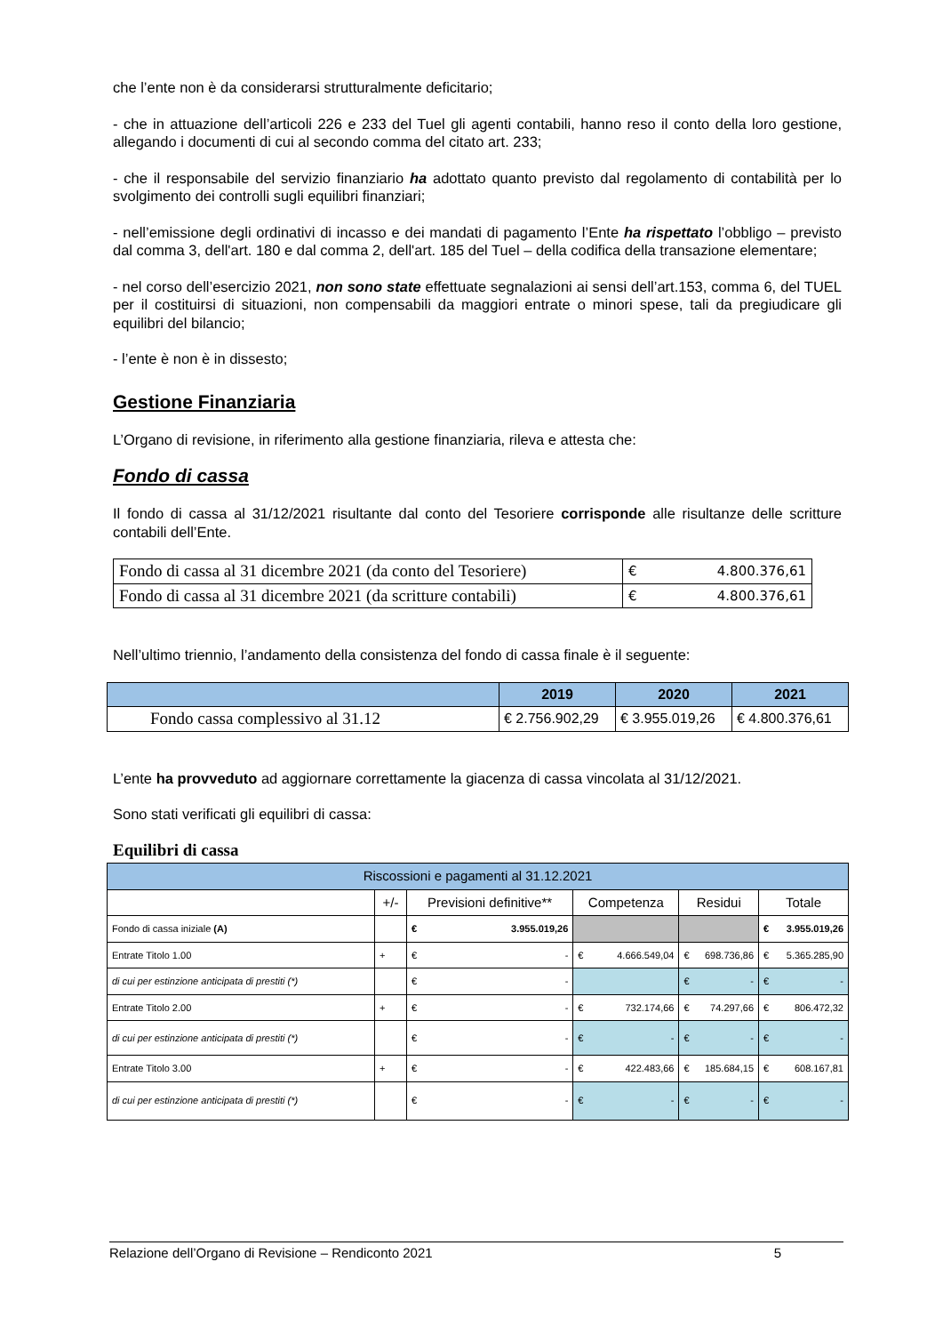che l’ente non è da considerarsi strutturalmente deficitario;
- che in attuazione dell’articoli 226 e 233 del Tuel gli agenti contabili, hanno reso il conto della loro gestione, allegando i documenti di cui al secondo comma del citato art. 233;
- che il responsabile del servizio finanziario ha adottato quanto previsto dal regolamento di contabilità per lo svolgimento dei controlli sugli equilibri finanziari;
- nell’emissione degli ordinativi di incasso e dei mandati di pagamento l’Ente ha rispettato l’obbligo – previsto dal comma 3, dell'art. 180 e dal comma 2, dell'art. 185 del Tuel – della codifica della transazione elementare;
- nel corso dell’esercizio 2021, non sono state effettuate segnalazioni ai sensi dell’art.153, comma 6, del TUEL per il costituirsi di situazioni, non compensabili da maggiori entrate o minori spese, tali da pregiudicare gli equilibri del bilancio;
- l’ente è non è in dissesto;
Gestione Finanziaria
L’Organo di revisione, in riferimento alla gestione finanziaria, rileva e attesta che:
Fondo di cassa
Il fondo di cassa al 31/12/2021 risultante dal conto del Tesoriere corrisponde alle risultanze delle scritture contabili dell’Ente.
| Fondo di cassa al 31 dicembre 2021 (da conto del Tesoriere) | € 4.800.376,61 |
| Fondo di cassa al 31 dicembre 2021 (da scritture contabili) | € 4.800.376,61 |
Nell’ultimo triennio, l’andamento della consistenza del fondo di cassa finale è il seguente:
| | 2019 | 2020 | 2021 |
| --- | --- | --- | --- |
| Fondo cassa complessivo al 31.12 | € 2.756.902,29 | € 3.955.019,26 | € 4.800.376,61 |
L’ente ha provveduto ad aggiornare correttamente la giacenza di cassa vincolata al 31/12/2021.
Sono stati verificati gli equilibri di cassa:
Equilibri di cassa
| Riscossioni e pagamenti al 31.12.2021 | | | | | |
| --- | --- | --- | --- | --- | --- |
| | +/- | Previsioni definitive** | Competenza | Residui | Totale |
| Fondo di cassa iniziale (A) | | € 3.955.019,26 | | | € 3.955.019,26 |
| Entrate Titolo 1.00 | + | € - | € 4.666.549,04 | € 698.736,86 | € 5.365.285,90 |
| di cui per estinzione anticipata di prestiti (*) | | € - | | € - | € - |
| Entrate Titolo 2.00 | + | € - | € 732.174,66 | € 74.297,66 | € 806.472,32 |
| di cui per estinzione anticipata di prestiti (*) | | € - | € - | € - | € - |
| Entrate Titolo 3.00 | + | € - | € 422.483,66 | € 185.684,15 | € 608.167,81 |
| di cui per estinzione anticipata di prestiti (*) | | € - | € - | € - | € - |
Relazione dell’Organo di Revisione – Rendiconto 2021 5